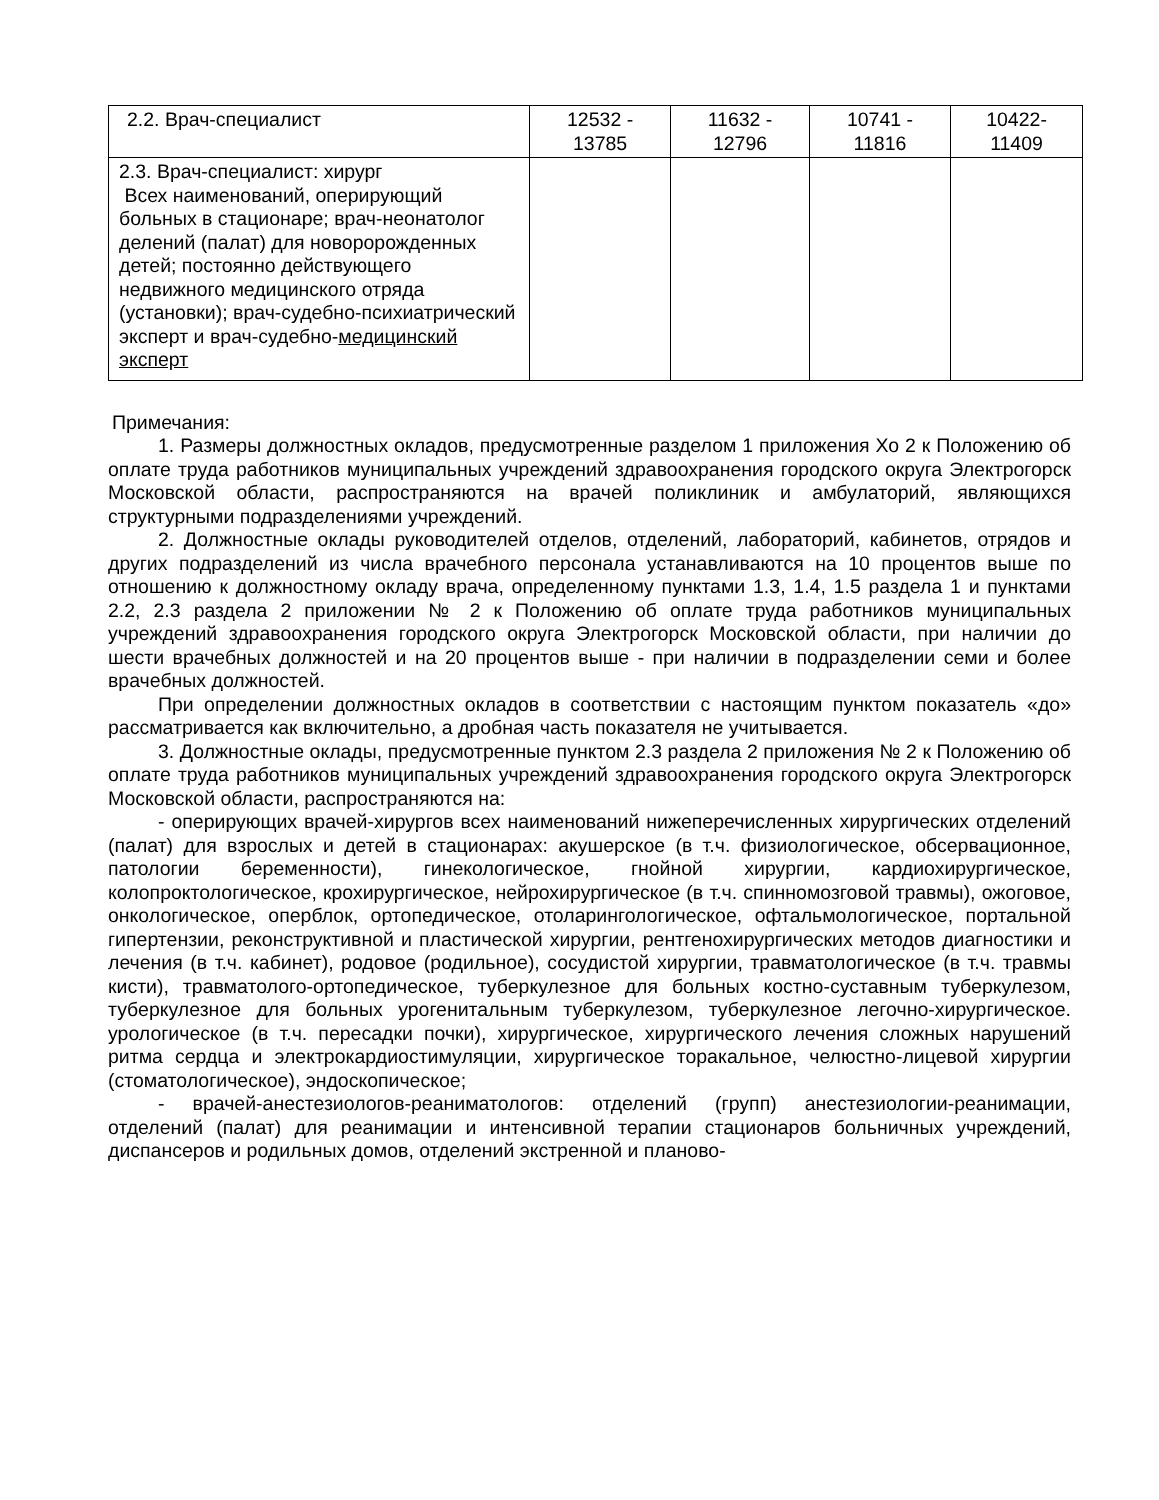| 2.2. Врач-специалист | 12532 - 13785 | 11632 - 12796 | 10741 - 11816 | 10422- 11409 |
| 2.3. Врач-специалист: хирург Всех наименований, оперирующий больных в стационаре; врач-неонатолог делений (палат) для новоророжденных детей; постоянно действующего недвижного медицинского отряда (установки); врач-судебно-психиатрический эксперт и врач-судебно- медицинский эксперт | | | | |
Примечания:
1. Размеры должностных окладов, предусмотренные разделом 1 приложения Хо 2 к Положению об оплате труда работников муниципальных учреждений здравоохранения городского округа Электрогорск Московской области, распространяются на врачей поликлиник и амбулаторий, являющихся структурными подразделениями учреждений.
2. Должностные оклады руководителей отделов, отделений, лабораторий, кабинетов, отрядов и других подразделений из числа врачебного персонала устанавливаются на 10 процентов выше по отношению к должностному окладу врача, определенному пунктами 1.3, 1.4, 1.5 раздела 1 и пунктами 2.2, 2.3 раздела 2 приложении № 2 к Положению об оплате труда работников муниципальных учреждений здравоохранения городского округа Электрогорск Московской области, при наличии до шести врачебных должностей и на 20 процентов выше - при наличии в подразделении семи и более врачебных должностей.
При определении должностных окладов в соответствии с настоящим пунктом показатель «до» рассматривается как включительно, а дробная часть показателя не учитывается.
3. Должностные оклады, предусмотренные пунктом 2.3 раздела 2 приложения № 2 к Положению об оплате труда работников муниципальных учреждений здравоохранения городского округа Электрогорск Московской области, распространяются на:
- оперирующих врачей-хирургов всех наименований нижеперечисленных хирургических отделений (палат) для взрослых и детей в стационарах: акушерское (в т.ч. физиологическое, обсервационное, патологии беременности), гинекологическое, гнойной хирургии, кардиохирургическое, колопроктологическое, крохирургическое, нейрохирургическое (в т.ч. спинномозговой травмы), ожоговое, онкологическое, оперблок, ортопедическое, отоларингологическое, офтальмологическое, портальной гипертензии, реконструктивной и пластической хирургии, рентгенохирургических методов диагностики и лечения (в т.ч. кабинет), родовое (родильное), сосудистой хирургии, травматологическое (в т.ч. травмы кисти), травматолого-ортопедическое, туберкулезное для больных костно-суставным туберкулезом, туберкулезное для больных урогенитальным туберкулезом, туберкулезное легочно-хирургическое. урологическое (в т.ч. пересадки почки), хирургическое, хирургического лечения сложных нарушений ритма сердца и электрокардиостимуляции, хирургическое торакальное, челюстно-лицевой хирургии (стоматологическое), эндоскопическое;
- врачей-анестезиологов-реаниматологов: отделений (групп) анестезиологии-реанимации, отделений (палат) для реанимации и интенсивной терапии стационаров больничных учреждений, диспансеров и родильных домов, отделений экстренной и планово-